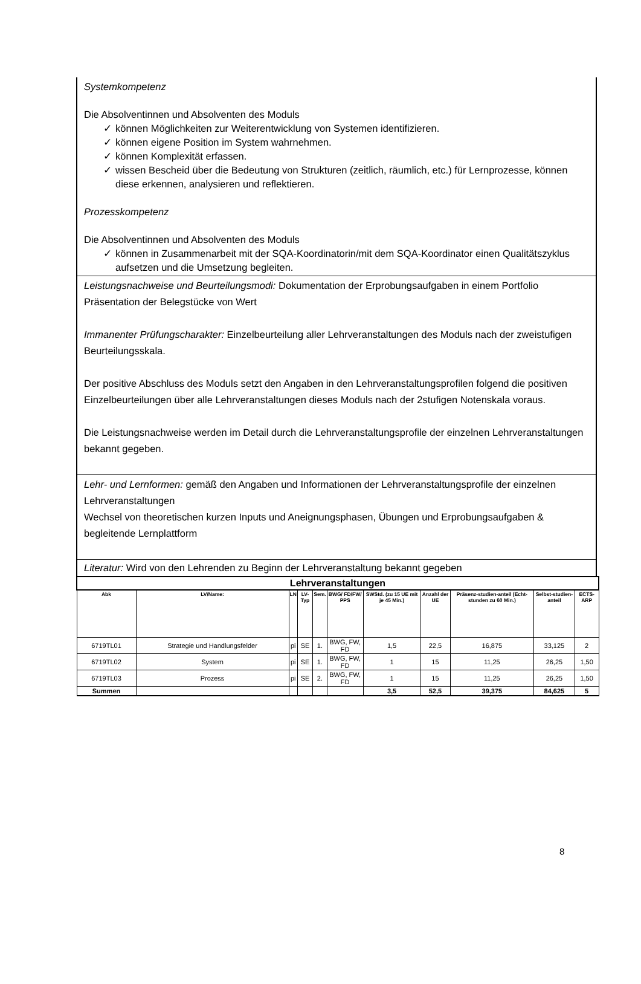Systemkompetenz
Die Absolventinnen und Absolventen des Moduls
✓ können Möglichkeiten zur Weiterentwicklung von Systemen identifizieren.
✓ können eigene Position im System wahrnehmen.
✓ können Komplexität erfassen.
✓ wissen Bescheid über die Bedeutung von Strukturen (zeitlich, räumlich, etc.) für Lernprozesse, können diese erkennen, analysieren und reflektieren.
Prozesskompetenz
Die Absolventinnen und Absolventen des Moduls
✓ können in Zusammenarbeit mit der SQA-Koordinatorin/mit dem SQA-Koordinator einen Qualitätszyklus aufsetzen und die Umsetzung begleiten.
Leistungsnachweise und Beurteilungsmodi: Dokumentation der Erprobungsaufgaben in einem Portfolio Präsentation der Belegstücke von Wert
Immanenter Prüfungscharakter: Einzelbeurteilung aller Lehrveranstaltungen des Moduls nach der zweistufigen Beurteilungsskala.
Der positive Abschluss des Moduls setzt den Angaben in den Lehrveranstaltungsprofilen folgend die positiven Einzelbeurteilungen über alle Lehrveranstaltungen dieses Moduls nach der 2stufigen Notenskala voraus.
Die Leistungsnachweise werden im Detail durch die Lehrveranstaltungsprofile der einzelnen Lehrveranstaltungen bekannt gegeben.
Lehr- und Lernformen: gemäß den Angaben und Informationen der Lehrveranstaltungsprofile der einzelnen Lehrveranstaltungen
Wechsel von theoretischen kurzen Inputs und Aneignungsphasen, Übungen und Erprobungsaufgaben & begleitende Lernplattform
Literatur: Wird von den Lehrenden zu Beginn der Lehrveranstaltung bekannt gegeben
| Lehrveranstaltungen | | | | | | | | | | |
| Abk | LV/Name: | LN | LV-Typ | Sem. | BWG/ FD/FW/ PPS | SWStd. (zu 15 UE mit je 45 Min.) | Anzahl der UE | Präsenz-studien-anteil (Echt-stunden zu 60 Min.) | Selbst-studien-anteil | ECTS-ARP |
| 6719TL01 | Strategie und Handlungsfelder | pi | SE | 1. | BWG, FW, FD | 1,5 | 22,5 | 16,875 | 33,125 | 2 |
| 6719TL02 | System | pi | SE | 1. | BWG, FW, FD | 1 | 15 | 11,25 | 26,25 | 1,50 |
| 6719TL03 | Prozess | pi | SE | 2. | BWG, FW, FD | 1 | 15 | 11,25 | 26,25 | 1,50 |
| Summen | | | | | | 3,5 | 52,5 | 39,375 | 84,625 | 5 |
8